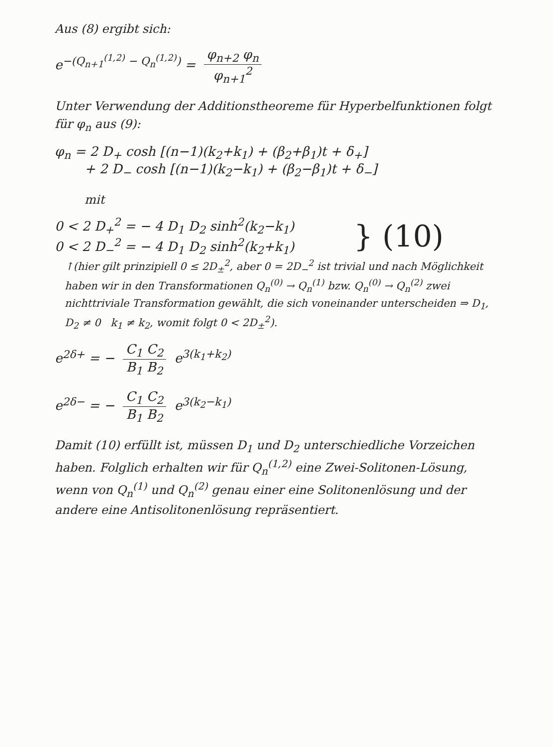Aus (8) ergibt sich:
e<sup>−(Q<sub>n+1</sub><sup>(1,2)</sup> − Q<sub>n</sub><sup>(1,2)</sup>)</sup> = φ<sub>n+2</sub> φ<sub>n</sub> φ<sub>n+1</sub><sup>2</sup>
Unter Verwendung der Additionstheoreme für Hyperbelfunktionen folgt für φ<sub>n</sub> aus (9):
φ<sub>n</sub> = 2 D<sub>+</sub> cosh [(n−1)(k<sub>2</sub>+k<sub>1</sub>) + (β<sub>2</sub>+β<sub>1</sub>)t + δ<sub>+</sub>]
+ 2 D<sub>−</sub> cosh [(n−1)(k<sub>2</sub>−k<sub>1</sub>) + (β<sub>2</sub>−β<sub>1</sub>)t + δ<sub>−</sub>]
mit
0 < 2 D<sub>+</sub><sup>2</sup> = − 4 D<sub>1</sub> D<sub>2</sub> sinh<sup>2</sup>(k<sub>2</sub>−k<sub>1</sub>)
0 < 2 D<sub>−</sub><sup>2</sup> = − 4 D<sub>1</sub> D<sub>2</sub> sinh<sup>2</sup>(k<sub>2</sub>+k<sub>1</sub>)
} (10)
↑(hier gilt prinzipiell 0 ≤ 2D<sub>±</sub><sup>2</sup>, aber 0 = 2D<sub>−</sub><sup>2</sup> ist trivial und nach Möglichkeit haben wir in den Transformationen Q<sub>n</sub><sup>(0)</sup> → Q<sub>n</sub><sup>(1)</sup> bzw. Q<sub>n</sub><sup>(0)</sup> → Q<sub>n</sub><sup>(2)</sup> zwei nichttriviale Transformation gewählt, die sich voneinander unterscheiden ⇒ D<sub>1</sub>, D<sub>2</sub> ≠ 0 k<sub>1</sub> ≠ k<sub>2</sub>, womit folgt 0 < 2D<sub>±</sub><sup>2</sup>).
e<sup>2δ+</sup> = − C<sub>1</sub> C<sub>2</sub> B<sub>1</sub> B<sub>2</sub> e<sup>3(k<sub>1</sub>+k<sub>2</sub>)</sup>
e<sup>2δ−</sup> = − C<sub>1</sub> C<sub>2</sub> B<sub>1</sub> B<sub>2</sub> e<sup>3(k<sub>2</sub>−k<sub>1</sub>)</sup>
Damit (10) erfüllt ist, müssen D<sub>1</sub> und D<sub>2</sub> unterschiedliche Vorzeichen haben. Folglich erhalten wir für Q<sub>n</sub><sup>(1,2)</sup> eine Zwei-Solitonen-Lösung, wenn von Q<sub>n</sub><sup>(1)</sup> und Q<sub>n</sub><sup>(2)</sup> genau einer eine Solitonenlösung und der andere eine Antisolitonenlösung repräsentiert.